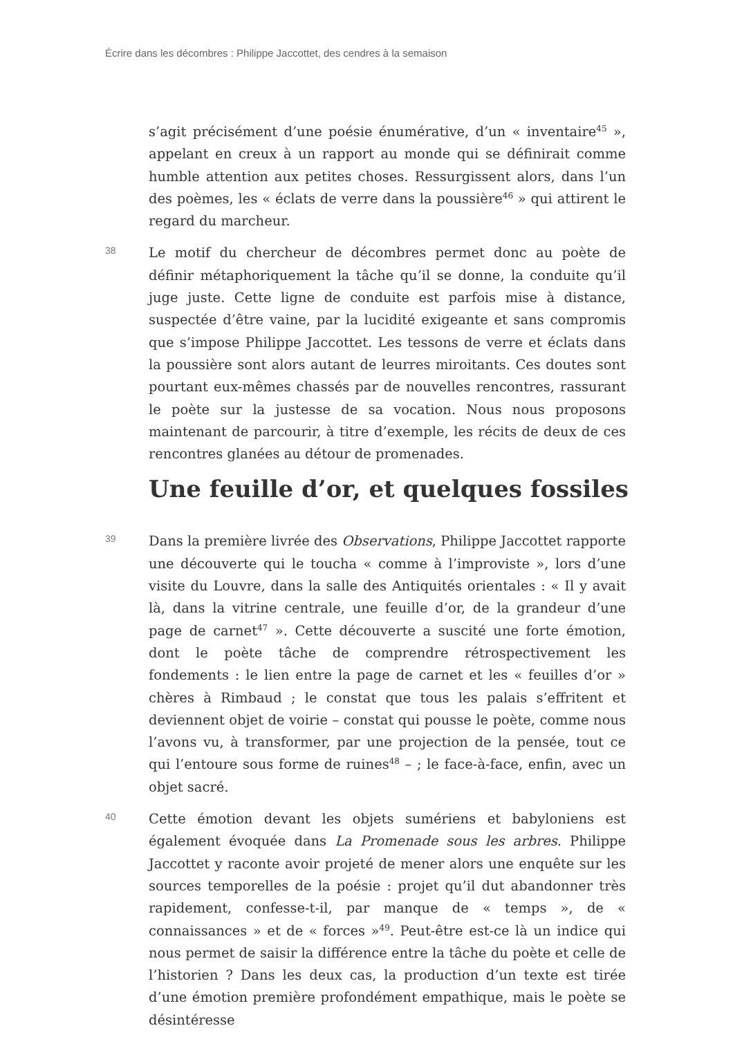Écrire dans les décombres : Philippe Jaccottet, des cendres à la semaison
s’agit précisément d’une poésie énumérative, d’un « inventaire<sup>45</sup> », appelant en creux à un rapport au monde qui se définirait comme humble attention aux petites choses. Ressurgissent alors, dans l’un des poèmes, les « éclats de verre dans la poussière<sup>46</sup> » qui attirent le regard du marcheur.
38
Le motif du chercheur de décombres permet donc au poète de définir métaphoriquement la tâche qu’il se donne, la conduite qu’il juge juste. Cette ligne de conduite est parfois mise à distance, suspectée d’être vaine, par la lucidité exigeante et sans compromis que s’impose Philippe Jaccottet. Les tessons de verre et éclats dans la poussière sont alors autant de leurres miroitants. Ces doutes sont pourtant eux-mêmes chassés par de nouvelles rencontres, rassurant le poète sur la justesse de sa vocation. Nous nous proposons maintenant de parcourir, à titre d’exemple, les récits de deux de ces rencontres glanées au détour de promenades.
Une feuille d’or, et quelques fossiles
39
Dans la première livrée des Observations, Philippe Jaccottet rapporte une découverte qui le toucha « comme à l’improviste », lors d’une visite du Louvre, dans la salle des Antiquités orientales : « Il y avait là, dans la vitrine centrale, une feuille d’or, de la grandeur d’une page de carnet<sup>47</sup> ». Cette découverte a suscité une forte émotion, dont le poète tâche de comprendre rétrospectivement les fondements : le lien entre la page de carnet et les « feuilles d’or » chères à Rimbaud ; le constat que tous les palais s’effritent et deviennent objet de voirie – constat qui pousse le poète, comme nous l’avons vu, à transformer, par une projection de la pensée, tout ce qui l’entoure sous forme de ruines<sup>48</sup> – ; le face-à-face, enfin, avec un objet sacré.
40
Cette émotion devant les objets sumériens et babyloniens est également évoquée dans La Promenade sous les arbres. Philippe Jaccottet y raconte avoir projeté de mener alors une enquête sur les sources temporelles de la poésie : projet qu’il dut abandonner très rapidement, confesse-t-il, par manque de « temps », de « connaissances » et de « forces »<sup>49</sup>. Peut-être est-ce là un indice qui nous permet de saisir la différence entre la tâche du poète et celle de l’historien ? Dans les deux cas, la production d’un texte est tirée d’une émotion première profondément empathique, mais le poète se désintéresse